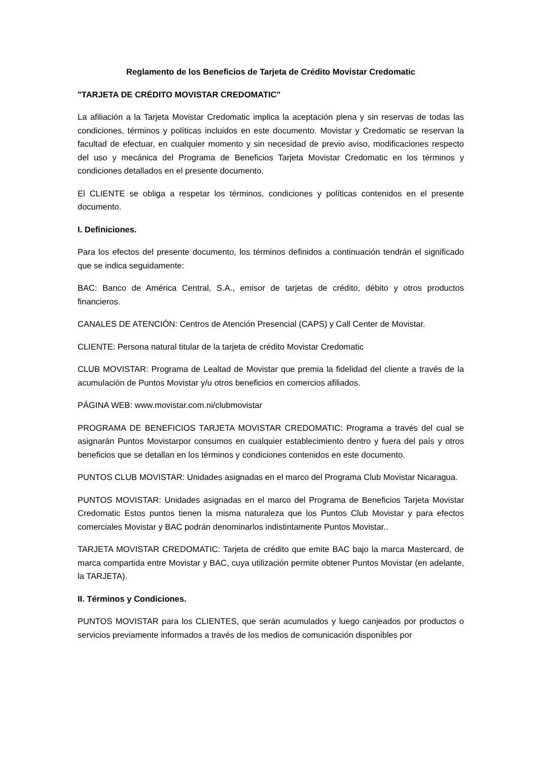Reglamento de los Beneficios de Tarjeta de Crédito Movistar Credomatic
"TARJETA DE CRÉDITO MOVISTAR CREDOMATIC"
La afiliación a la Tarjeta Movistar Credomatic implica la aceptación plena y sin reservas de todas las condiciones, términos y políticas incluidos en este documento. Movistar y Credomatic se reservan la facultad de efectuar, en cualquier momento y sin necesidad de previo aviso, modificaciones respecto del uso y mecánica del Programa de Beneficios Tarjeta Movistar Credomatic en los términos y condiciones detallados en el presente documento.
El CLIENTE se obliga a respetar los términos, condiciones y políticas contenidos en el presente documento.
I. Definiciones.
Para los efectos del presente documento, los términos definidos a continuación tendrán el significado que se indica seguidamente:
BAC: Banco de América Central, S.A., emisor de tarjetas de crédito, débito y otros productos financieros.
CANALES DE ATENCIÓN: Centros de Atención Presencial (CAPS) y Call Center de Movistar.
CLIENTE: Persona natural titular de la tarjeta de crédito Movistar Credomatic
CLUB MOVISTAR: Programa de Lealtad de Movistar que premia la fidelidad del cliente a través de la acumulación de Puntos Movistar y/u otros beneficios en comercios afiliados.
PÁGINA WEB: www.movistar.com.ni/clubmovistar
PROGRAMA DE BENEFICIOS TARJETA MOVISTAR CREDOMATIC: Programa a través del cual se asignarán Puntos Movistarpor consumos en cualquier establecimiento dentro y fuera del país y otros beneficios que se detallan en los términos y condiciones contenidos en este documento.
PUNTOS CLUB MOVISTAR: Unidades asignadas en el marco del Programa Club Movistar Nicaragua.
PUNTOS MOVISTAR: Unidades asignadas en el marco del Programa de Beneficios Tarjeta Movistar Credomatic Estos puntos tienen la misma naturaleza que los Puntos Club Movistar y para efectos comerciales Movistar y BAC podrán denominarlos indistintamente Puntos Movistar..
TARJETA MOVISTAR CREDOMATIC: Tarjeta de crédito que emite BAC bajo la marca Mastercard, de marca compartida entre Movistar y BAC, cuya utilización permite obtener Puntos Movistar (en adelante, la TARJETA).
II. Términos y Condiciones.
PUNTOS MOVISTAR para los CLIENTES, que serán acumulados y luego canjeados por productos o servicios previamente informados a través de los medios de comunicación disponibles por